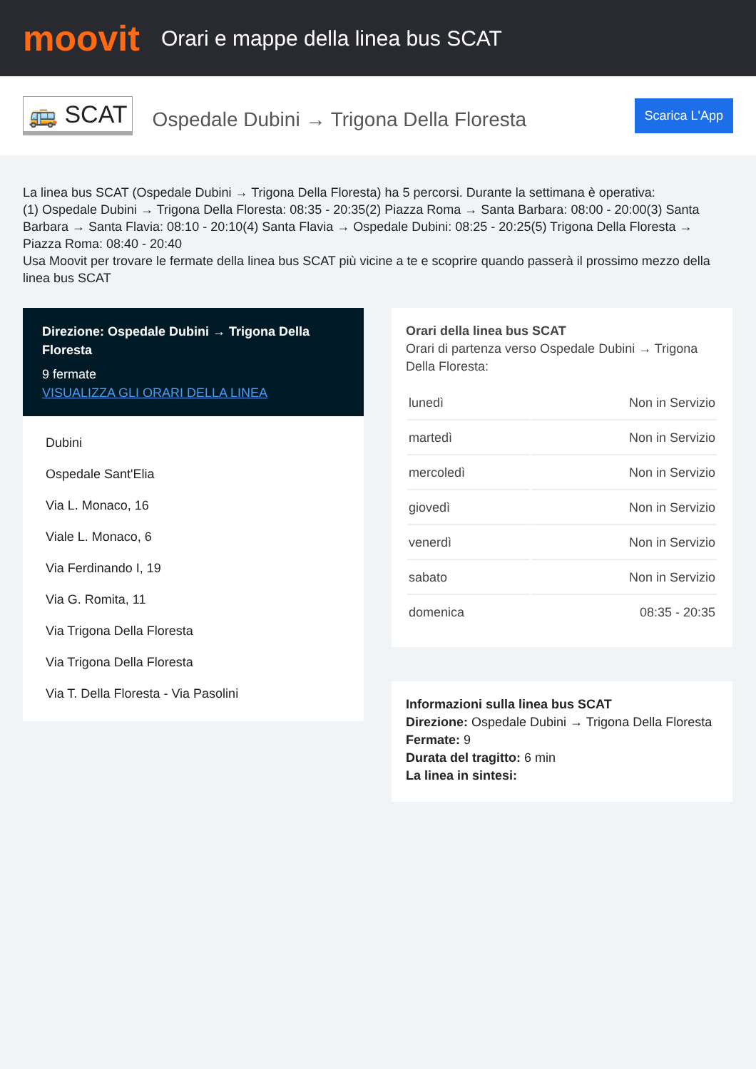moovit
Orari e mappe della linea bus SCAT
🚌 SCAT
Ospedale Dubini → Trigona Della Floresta
Scarica L'App
La linea bus SCAT (Ospedale Dubini → Trigona Della Floresta) ha 5 percorsi. Durante la settimana è operativa:
(1) Ospedale Dubini → Trigona Della Floresta: 08:35 - 20:35(2) Piazza Roma → Santa Barbara: 08:00 - 20:00(3) Santa Barbara → Santa Flavia: 08:10 - 20:10(4) Santa Flavia → Ospedale Dubini: 08:25 - 20:25(5) Trigona Della Floresta → Piazza Roma: 08:40 - 20:40
Usa Moovit per trovare le fermate della linea bus SCAT più vicine a te e scoprire quando passerà il prossimo mezzo della linea bus SCAT
Direzione: Ospedale Dubini → Trigona Della Floresta
9 fermate
VISUALIZZA GLI ORARI DELLA LINEA
Dubini
Ospedale Sant'Elia
Via L. Monaco, 16
Viale L. Monaco, 6
Via Ferdinando I, 19
Via G. Romita, 11
Via Trigona Della Floresta
Via Trigona Della Floresta
Via T. Della Floresta - Via Pasolini
Orari della linea bus SCAT
Orari di partenza verso Ospedale Dubini → Trigona Della Floresta:
| lunedì | Non in Servizio |
| martedì | Non in Servizio |
| mercoledì | Non in Servizio |
| giovedì | Non in Servizio |
| venerdì | Non in Servizio |
| sabato | Non in Servizio |
| domenica | 08:35 - 20:35 |
Informazioni sulla linea bus SCAT
Direzione: Ospedale Dubini → Trigona Della Floresta
Fermate: 9
Durata del tragitto: 6 min
La linea in sintesi: